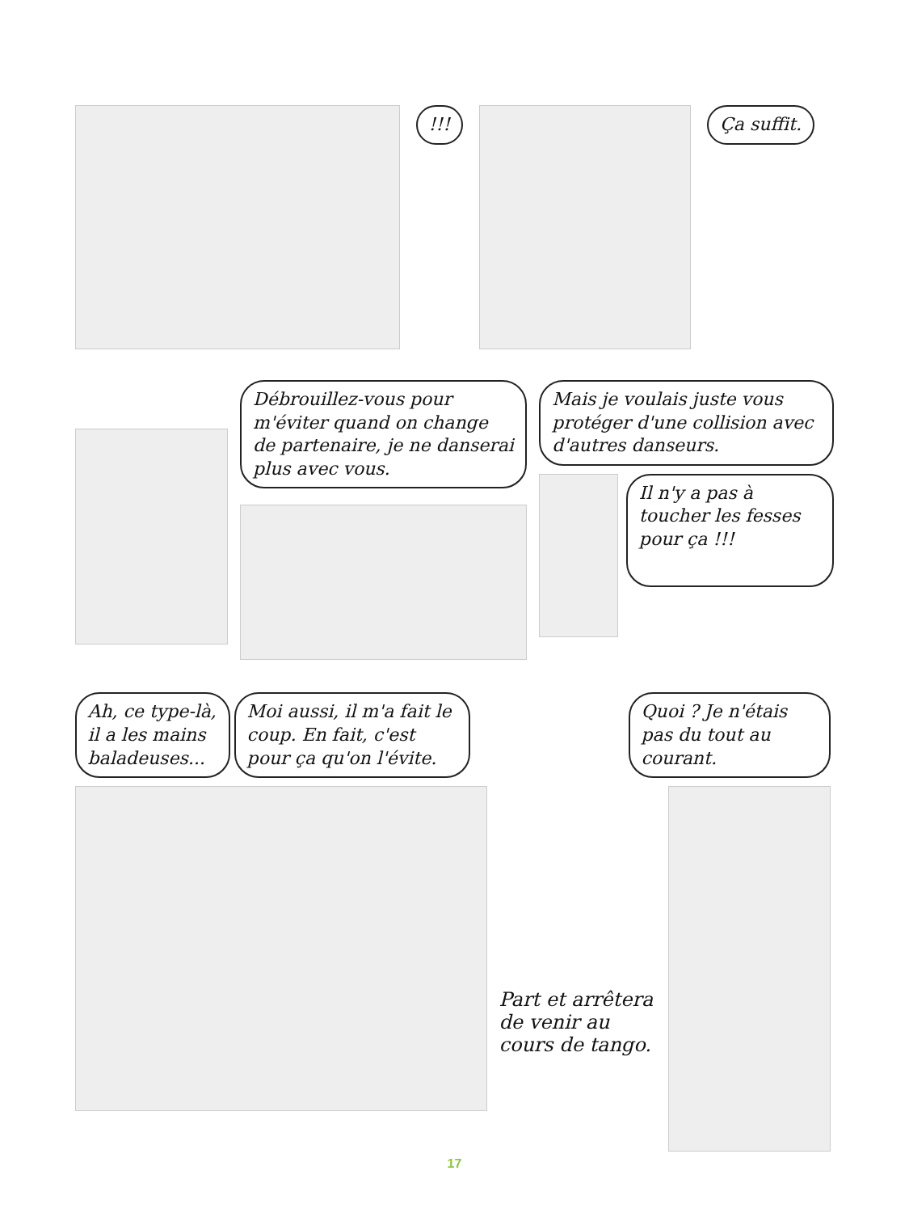!!! Ça suffit.
Débrouillez-vous pour m'éviter quand on change de partenaire, je ne danserai plus avec vous.
Mais je voulais juste vous protéger d'une collision avec d'autres danseurs.
Il n'y a pas à toucher les fesses pour ça !!!
Ah, ce type-là, il a les mains baladeuses... Moi aussi, il m'a fait le coup. En fait, c'est pour ça qu'on l'évite.
Quoi ? Je n'étais pas du tout au courant.
Part et arrêtera de venir au cours de tango.
17